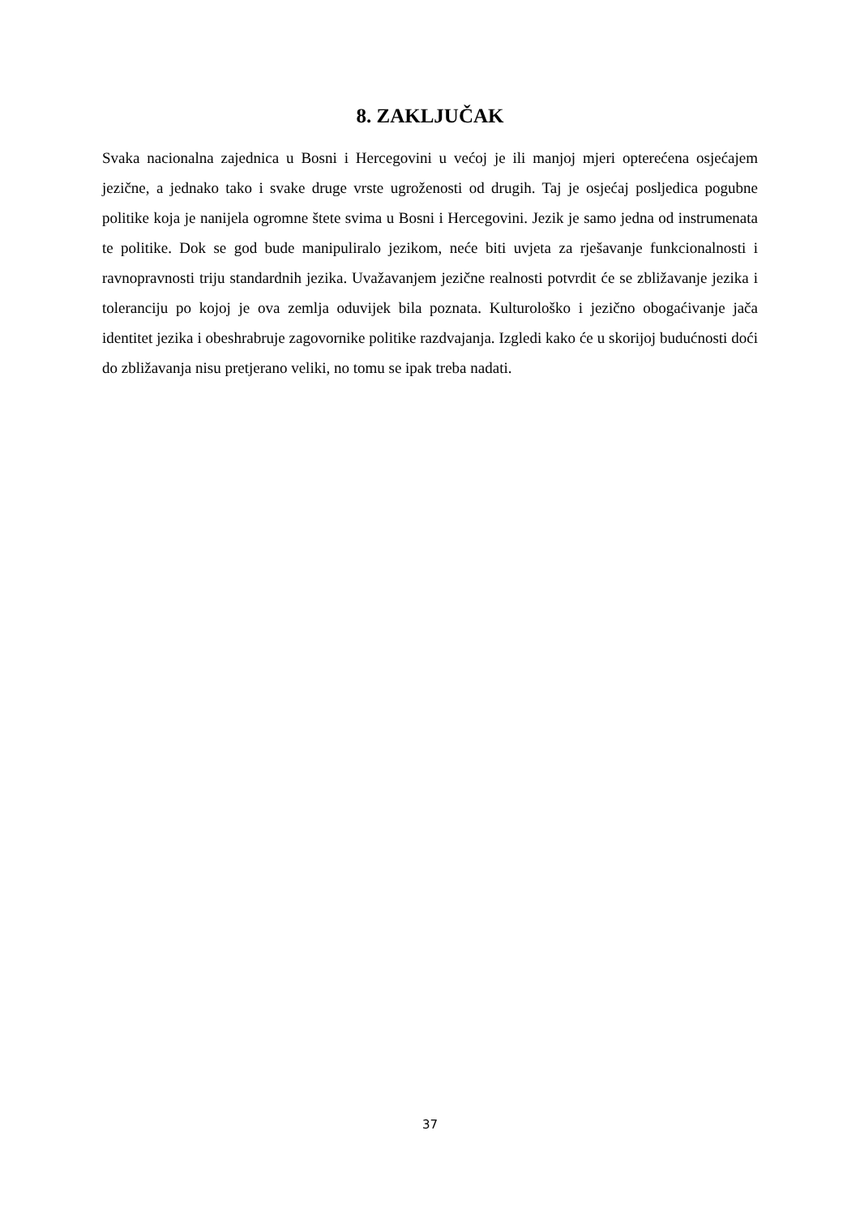8. ZAKLJUČAK
Svaka nacionalna zajednica u Bosni i Hercegovini u većoj je ili manjoj mjeri opterećena osjećajem jezične, a jednako tako i svake druge vrste ugroženosti od drugih. Taj je osjećaj posljedica pogubne politike koja je nanijela ogromne štete svima u Bosni i Hercegovini. Jezik je samo jedna od instrumenata te politike. Dok se god bude manipuliralo jezikom, neće biti uvjeta za rješavanje funkcionalnosti i ravnopravnosti triju standardnih jezika. Uvažavanjem jezične realnosti potvrdit će se zbližavanje jezika i toleranciju po kojoj je ova zemlja oduvijek bila poznata. Kulturološko i jezično obogaćivanje jača identitet jezika i obeshrabruje zagovornike politike razdvajanja. Izgledi kako će u skorijoj budućnosti doći do zbližavanja nisu pretjerano veliki, no tomu se ipak treba nadati.
37